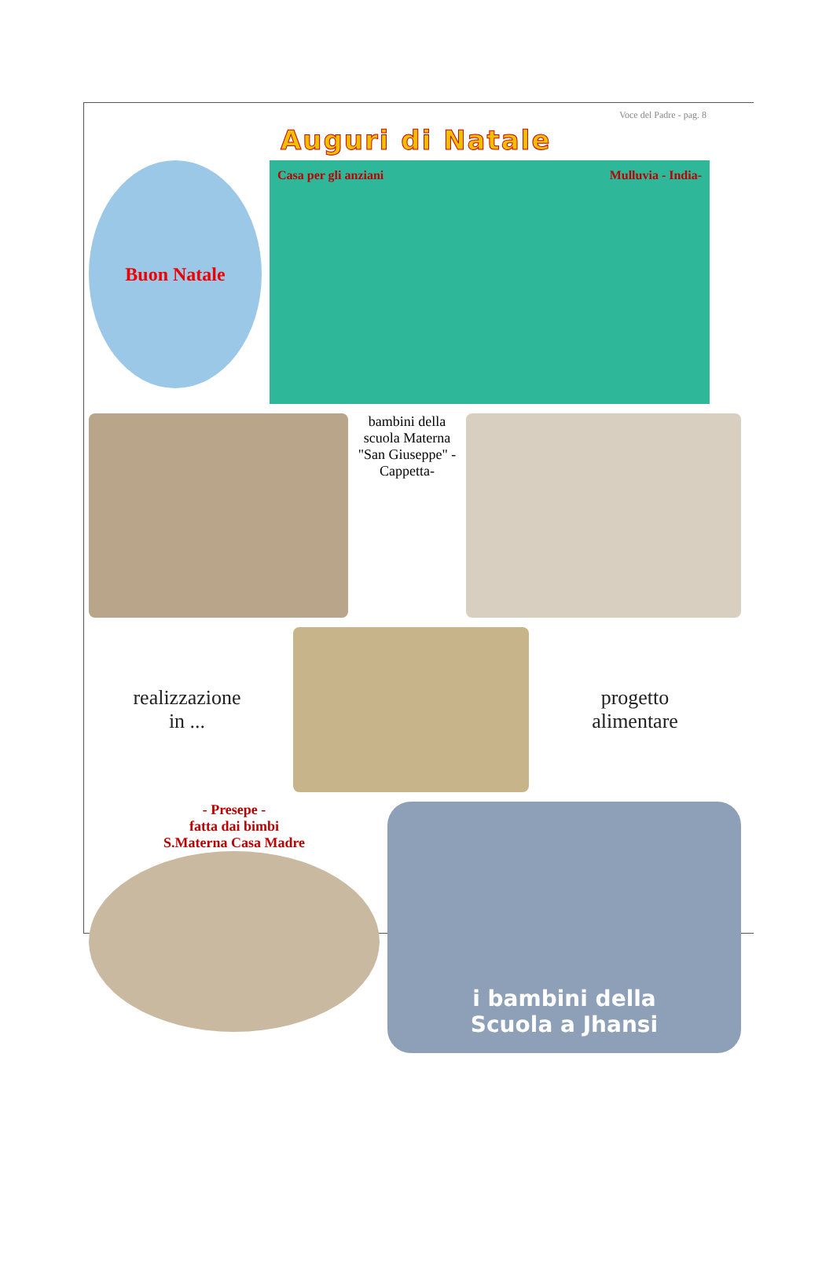Voce del Padre - pag. 8
Auguri di Natale
Buon Natale
Casa per gli anziani Mulluvia - India-
bambini della scuola Materna "San Giuseppe" - Cappetta-
realizzazione
in ...
progetto
alimentare
- Presepe -
fatta dai bimbi
S.Materna Casa Madre
i bambini della
Scuola a Jhansi